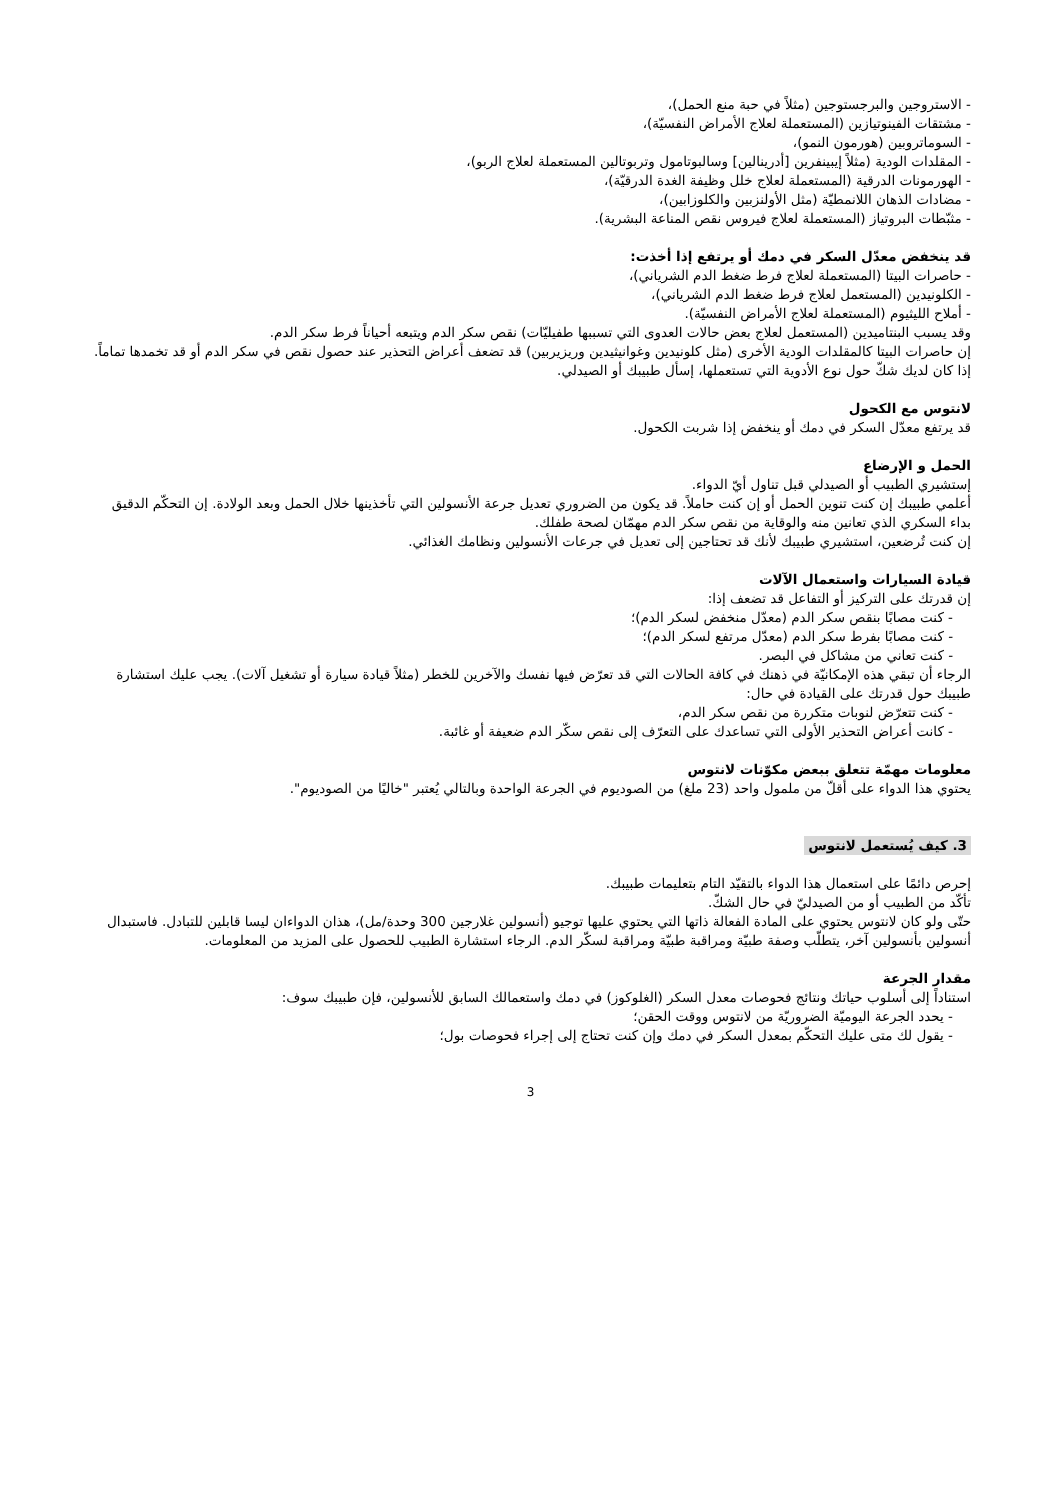- الاستروجين والبرجستوجين (مثلاً في حبة منع الحمل)،
- مشتقات الفينوتيازين (المستعملة لعلاج الأمراض النفسيّة)،
- السوماتروبين (هورمون النمو)،
- المقلدات الودية (مثلاً إيبينفرين [أدرينالين] وسالبوتامول وتربوتالين المستعملة لعلاج الربو)،
- الهورمونات الدرقية (المستعملة لعلاج خلل وظيفة الغدة الدرقيّة)،
- مضادات الذهان اللانمطيّة (مثل الأولنزبين والكلوزابين)،
- مثبّطات البروتياز (المستعملة لعلاج فيروس نقص المناعة البشرية).
قد ينخفض معدّل السكر في دمك أو يرتفع إذا أخذت:
- حاصرات البيتا (المستعملة لعلاج فرط ضغط الدم الشرياني)،
- الكلونيدين (المستعمل لعلاج فرط ضغط الدم الشرياني)،
- أملاح الليثيوم (المستعملة لعلاج الأمراض النفسيّة).
وقد يسبب البنتاميدين (المستعمل لعلاج بعض حالات العدوى التي تسببها طفيليّات) نقص سكر الدم ويتبعه أحياناً فرط سكر الدم.
إن حاصرات البيتا كالمقلدات الودية الأخرى (مثل كلونيدين وغوانيثيدين وريزيربين) قد تضعف أعراض التحذير عند حصول نقص في سكر الدم أو قد تخمدها تماماً.
إذا كان لديك شكّ حول نوع الأدوية التي تستعملها، إسأل طبيبك أو الصيدلي.
لانتوس مع الكحول
قد يرتفع معدّل السكر في دمك أو ينخفض إذا شربت الكحول.
الحمل و الإرضاع
إستشيري الطبيب أو الصيدلي قبل تناول أيّ الدواء.
أعلمي طبيبك إن كنت تنوين الحمل أو إن كنت حاملاً. قد يكون من الضروري تعديل جرعة الأنسولين التي تأخذينها خلال الحمل وبعد الولادة. إن التحكّم الدقيق بداء السكري الذي تعانين منه والوقاية من نقص سكر الدم مهمّان لصحة طفلك.
إن كنت تُرضعين، استشيري طبيبك لأنك قد تحتاجين إلى تعديل في جرعات الأنسولين ونظامك الغذائي.
قيادة السيارات واستعمال الآلات
إن قدرتك على التركيز أو التفاعل قد تضعف إذا:
- كنت مصابًا بنقص سكر الدم (معدّل منخفض لسكر الدم)؛
- كنت مصابًا بفرط سكر الدم (معدّل مرتفع لسكر الدم)؛
- كنت تعاني من مشاكل في البصر.
الرجاء أن تبقي هذه الإمكانيّة في ذهنك في كافة الحالات التي قد تعرّض فيها نفسك والآخرين للخطر (مثلاً قيادة سيارة أو تشغيل آلات). يجب عليك استشارة طبيبك حول قدرتك على القيادة في حال:
- كنت تتعرّض لنوبات متكررة من نقص سكر الدم،
- كانت أعراض التحذير الأولى التي تساعدك على التعرّف إلى نقص سكّر الدم ضعيفة أو غائبة.
معلومات مهمّة تتعلق ببعض مكوّنات لانتوس
يحتوي هذا الدواء على أقلّ من ملمول واحد (23 ملغ) من الصوديوم في الجرعة الواحدة وبالتالي يُعتبر "خاليًا من الصوديوم".
3. كيف يُستعمل لانتوس
إحرص دائمًا على استعمال هذا الدواء بالتقيّد التام بتعليمات طبيبك.
تأكّد من الطبيب أو من الصيدليّ في حال الشكّ.
حتّى ولو كان لانتوس يحتوي على المادة الفعالة ذاتها التي يحتوي عليها توجيو (أنسولين غلارجين 300 وحدة/مل)، هذان الدواءان ليسا قابلين للتبادل. فاستبدال أنسولين بأنسولين آخر، يتطلّب وصفة طبيّة ومراقبة طبيّة ومراقبة لسكّر الدم. الرجاء استشارة الطبيب للحصول على المزيد من المعلومات.
مقدار الجرعة
استناداً إلى أسلوب حياتك ونتائج فحوصات معدل السكر (الغلوكوز) في دمك واستعمالك السابق للأنسولين، فإن طبيبك سوف:
- يحدد الجرعة اليوميّة الضروريّة من لانتوس ووقت الحقن؛
- يقول لك متى عليك التحكّم بمعدل السكر في دمك وإن كنت تحتاج إلى إجراء فحوصات بول؛
3